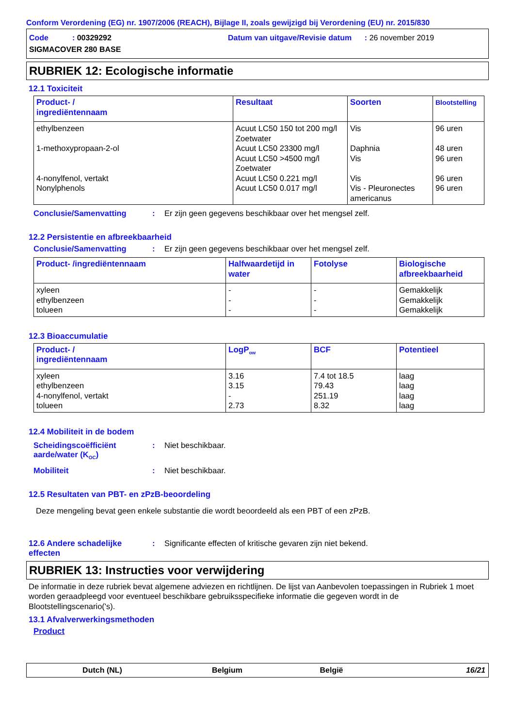Conform Verordening (EG) nr. 1907/2006 (REACH), Bijlage II, zoals gewijzigd bij Verordening (EU) nr. 2015/830
Code : 00329292
Datum van uitgave/Revisie datum : 26 november 2019
SIGMACOVER 280 BASE
RUBRIEK 12: Ecologische informatie
12.1 Toxiciteit
| Product- / ingrediëntennaam | Resultaat | Soorten | Blootstelling |
| --- | --- | --- | --- |
| ethylbenzeen 1-methoxypropaan-2-ol 4-nonylfenol, vertakt Nonylphenols | Acuut LC50 150 tot 200 mg/l Zoetwater Acuut LC50 23300 mg/l Acuut LC50 >4500 mg/l Zoetwater Acuut LC50 0.221 mg/l Acuut LC50 0.017 mg/l | Vis Daphnia Vis Vis Vis - Pleuronectes americanus | 96 uren 48 uren 96 uren 96 uren 96 uren |
Conclusie/Samenvatting : Er zijn geen gegevens beschikbaar over het mengsel zelf.
12.2 Persistentie en afbreekbaarheid
Conclusie/Samenvatting : Er zijn geen gegevens beschikbaar over het mengsel zelf.
| Product- /ingrediëntennaam | Halfwaardetijd in water | Fotolyse | Biologische afbreekbaarheid |
| --- | --- | --- | --- |
| xyleen ethylbenzeen tolueen | - - - | - - - | Gemakkelijk Gemakkelijk Gemakkelijk |
12.3 Bioaccumulatie
| Product- / ingrediëntennaam | LogP<sub>ow</sub> | BCF | Potentieel |
| --- | --- | --- | --- |
| xyleen ethylbenzeen 4-nonylfenol, vertakt tolueen | 3.16 3.15 - 2.73 | 7.4 tot 18.5 79.43 251.19 8.32 | laag laag laag laag |
12.4 Mobiliteit in de bodem
Scheidingscoëfficiënt aarde/water (K<sub>OC</sub>)
: Niet beschikbaar.
Mobiliteit : Niet beschikbaar.
12.5 Resultaten van PBT- en zPzB-beoordeling
Deze mengeling bevat geen enkele substantie die wordt beoordeeld als een PBT of een zPzB.
12.6 Andere schadelijke effecten
: Significante effecten of kritische gevaren zijn niet bekend.
RUBRIEK 13: Instructies voor verwijdering
De informatie in deze rubriek bevat algemene adviezen en richtlijnen. De lijst van Aanbevolen toepassingen in Rubriek 1 moet worden geraadpleegd voor eventueel beschikbare gebruiksspecifieke informatie die gegeven wordt in de Blootstellingscenario('s).
13.1 Afvalverwerkingsmethoden
Product
Dutch (NL) Belgium België 16/21